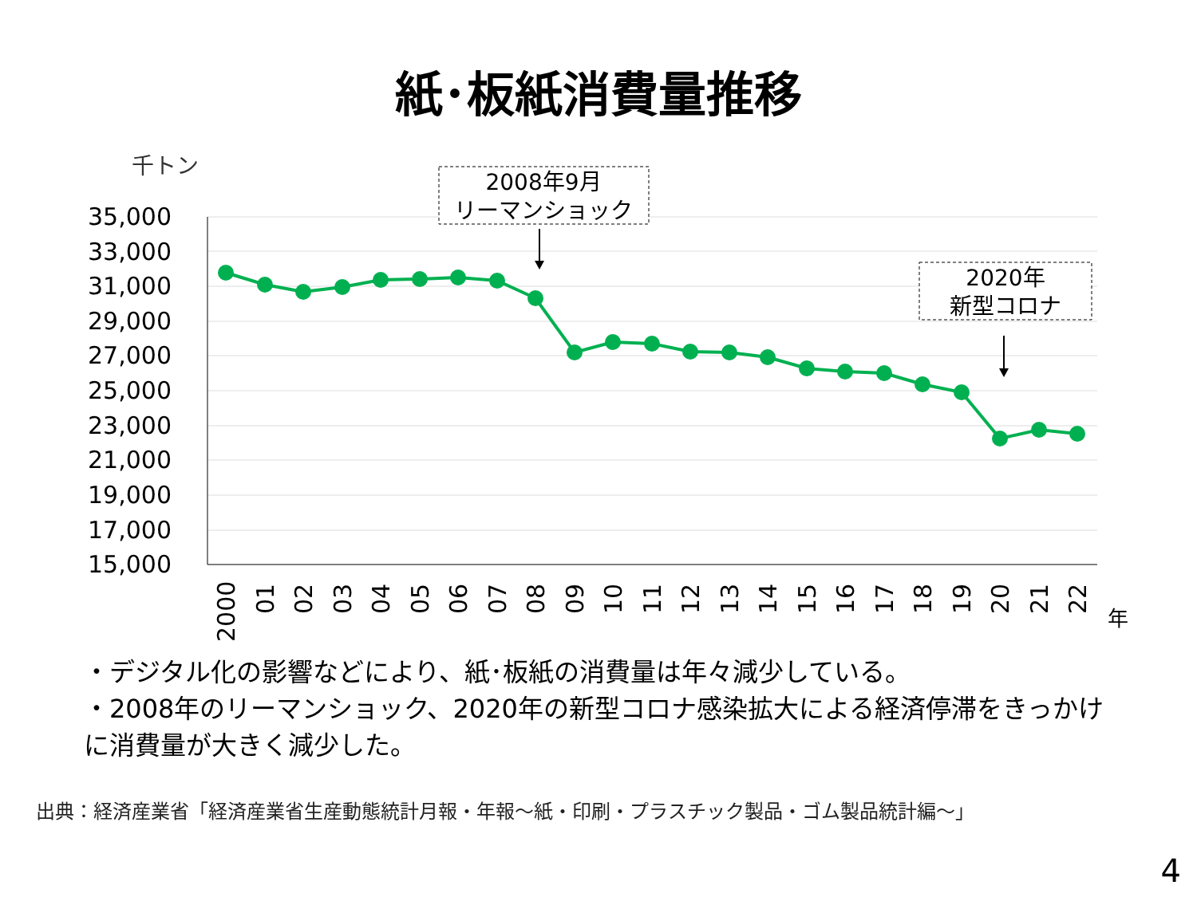紙･板紙消費量推移
千トン
35,000
33,000
31,000
29,000
27,000
25,000
23,000
21,000
19,000
17,000
15,000
2000
01
02
03
04
05
06
07
08
09
10
11
12
13
14
15
16
17
18
19
20
21
22
年
2008年9月
リーマンショック
2020年
新型コロナ
・デジタル化の影響などにより、紙･板紙の消費量は年々減少している。
・2008年のリーマンショック、2020年の新型コロナ感染拡大による経済停滞をきっかけに消費量が大きく減少した。
出典：経済産業省「経済産業省生産動態統計月報・年報～紙・印刷・プラスチック製品・ゴム製品統計編～」
4